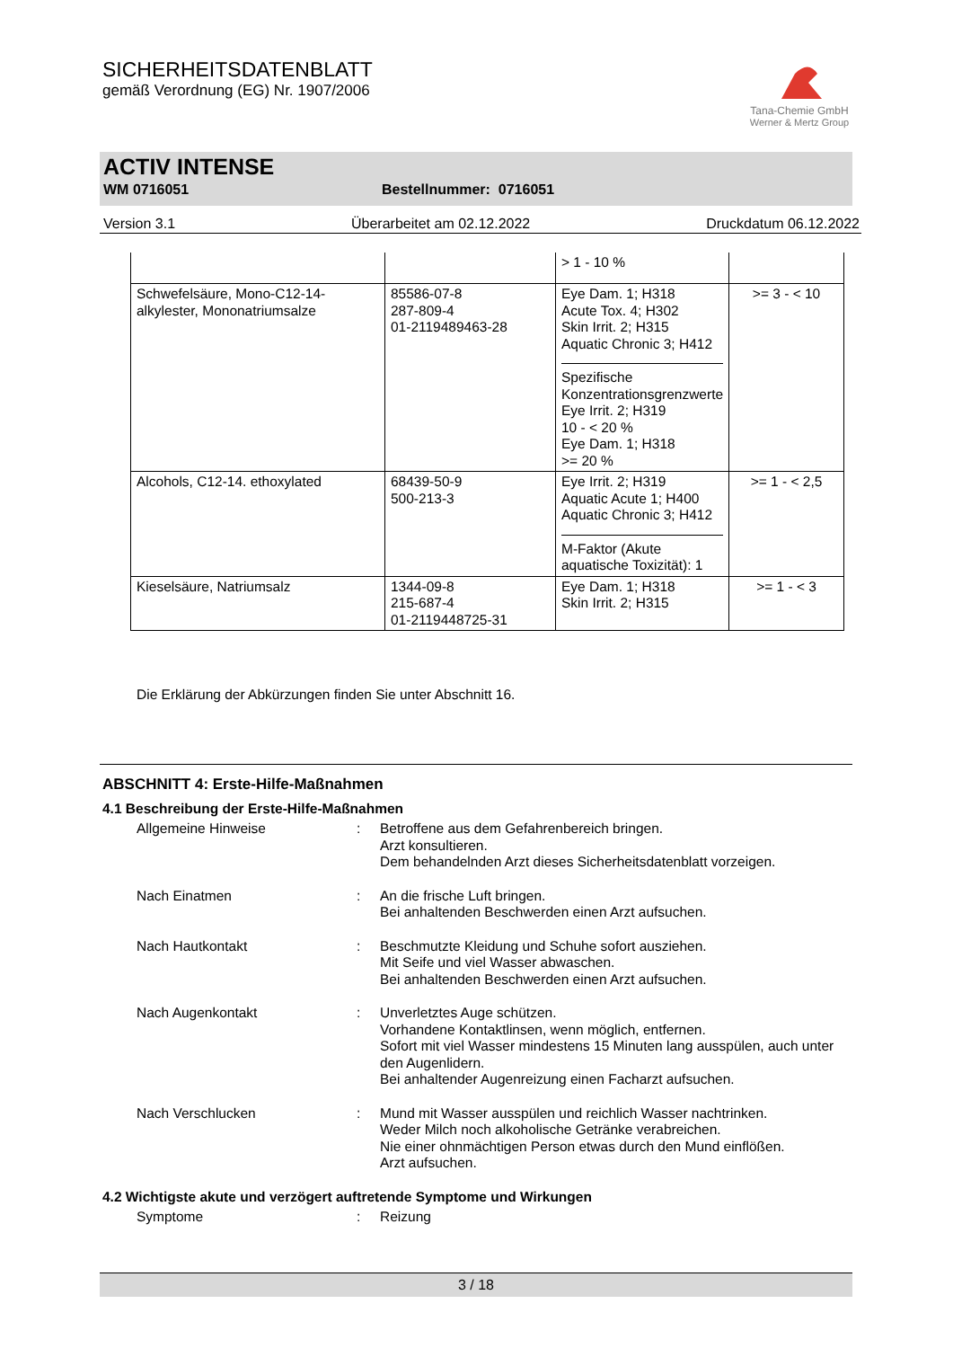SICHERHEITSDATENBLATT
gemäß Verordnung (EG) Nr. 1907/2006
Tana-Chemie GmbH
Werner & Mertz Group
ACTIV INTENSE
WM 0716051 Bestellnummer: 0716051
Version 3.1 Überarbeitet am 02.12.2022 Druckdatum 06.12.2022
| | | > 1 - 10 % | |
| Schwefelsäure, Mono-C12-14-alkylester, Mononatriumsalze | 85586-07-8 287-809-4 01-2119489463-28 | Eye Dam. 1; H318 Acute Tox. 4; H302 Skin Irrit. 2; H315 Aquatic Chronic 3; H412 Spezifische Konzentrationsgrenzwerte Eye Irrit. 2; H319 10 - < 20 % Eye Dam. 1; H318 >= 20 % | >= 3 - < 10 |
| Alcohols, C12-14. ethoxylated | 68439-50-9 500-213-3 | Eye Irrit. 2; H319 Aquatic Acute 1; H400 Aquatic Chronic 3; H412 M-Faktor (Akute aquatische Toxizität): 1 | >= 1 - < 2,5 |
| Kieselsäure, Natriumsalz | 1344-09-8 215-687-4 01-2119448725-31 | Eye Dam. 1; H318 Skin Irrit. 2; H315 | >= 1 - < 3 |
Die Erklärung der Abkürzungen finden Sie unter Abschnitt 16.
ABSCHNITT 4: Erste-Hilfe-Maßnahmen
4.1 Beschreibung der Erste-Hilfe-Maßnahmen
Allgemeine Hinweise : Betroffene aus dem Gefahrenbereich bringen.
Arzt konsultieren.
Dem behandelnden Arzt dieses Sicherheitsdatenblatt vorzeigen.
Nach Einatmen : An die frische Luft bringen.
Bei anhaltenden Beschwerden einen Arzt aufsuchen.
Nach Hautkontakt : Beschmutzte Kleidung und Schuhe sofort ausziehen.
Mit Seife und viel Wasser abwaschen.
Bei anhaltenden Beschwerden einen Arzt aufsuchen.
Nach Augenkontakt : Unverletztes Auge schützen.
Vorhandene Kontaktlinsen, wenn möglich, entfernen.
Sofort mit viel Wasser mindestens 15 Minuten lang ausspülen, auch unter den Augenlidern.
Bei anhaltender Augenreizung einen Facharzt aufsuchen.
Nach Verschlucken : Mund mit Wasser ausspülen und reichlich Wasser nachtrinken.
Weder Milch noch alkoholische Getränke verabreichen.
Nie einer ohnmächtigen Person etwas durch den Mund einflößen.
Arzt aufsuchen.
4.2 Wichtigste akute und verzögert auftretende Symptome und Wirkungen
Symptome : Reizung
3 / 18